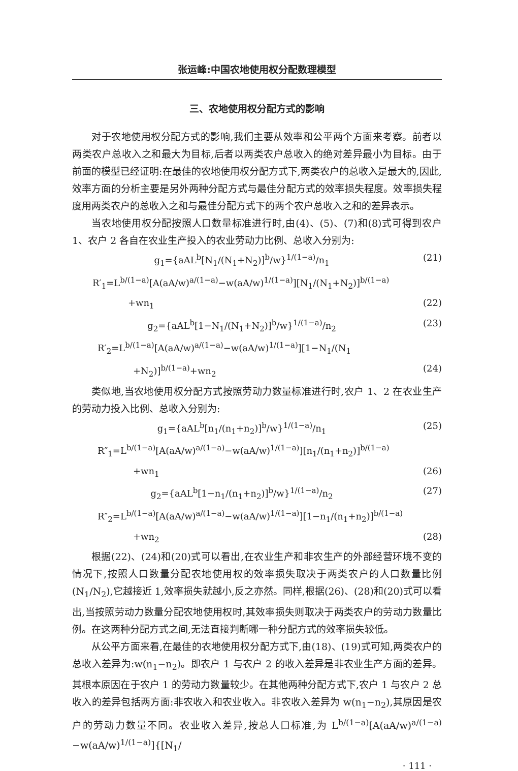张运峰:中国农地使用权分配数理模型
三、农地使用权分配方式的影响
对于农地使用权分配方式的影响,我们主要从效率和公平两个方面来考察。前者以两类农户总收入之和最大为目标,后者以两类农户总收入的绝对差异最小为目标。由于前面的模型已经证明:在最佳的农地使用权分配方式下,两类农户的总收入是最大的,因此,效率方面的分析主要是另外两种分配方式与最佳分配方式的效率损失程度。效率损失程度用两类农户的总收入之和与最佳分配方式下的两个农户总收入之和的差异表示。
当农地使用权分配按照人口数量标准进行时,由(4)、(5)、(7)和(8)式可得到农户 1、农户 2 各自在农业生产投入的农业劳动力比例、总收入分别为:
g<sub>1</sub>={aAL<sup>b</sup>[N<sub>1</sub>/(N<sub>1</sub>+N<sub>2</sub>)]<sup>b</sup>/w}<sup>1/(1−a)</sup>/n<sub>1</sub>
(21)
R′<sub>1</sub>=L<sup>b/(1−a)</sup>[A(aA/w)<sup>a/(1−a)</sup>−w(aA/w)<sup>1/(1−a)</sup>][N<sub>1</sub>/(N<sub>1</sub>+N<sub>2</sub>)]<sup>b/(1−a)</sup>
+wn<sub>1</sub> (22)
g<sub>2</sub>={aAL<sup>b</sup>[1−N<sub>1</sub>/(N<sub>1</sub>+N<sub>2</sub>)]<sup>b</sup>/w}<sup>1/(1−a)</sup>/n<sub>2</sub>
(23)
R′<sub>2</sub>=L<sup>b/(1−a)</sup>[A(aA/w)<sup>a/(1−a)</sup>−w(aA/w)<sup>1/(1−a)</sup>][1−N<sub>1</sub>/(N<sub>1</sub>
+N<sub>2</sub>)]<sup>b/(1−a)</sup>+wn<sub>2</sub> (24)
类似地,当农地使用权分配方式按照劳动力数量标准进行时,农户 1、2 在农业生产的劳动力投入比例、总收入分别为:
g<sub>1</sub>={aAL<sup>b</sup>[n<sub>1</sub>/(n<sub>1</sub>+n<sub>2</sub>)]<sup>b</sup>/w}<sup>1/(1−a)</sup>/n<sub>1</sub>
(25)
R″<sub>1</sub>=L<sup>b/(1−a)</sup>[A(aA/w)<sup>a/(1−a)</sup>−w(aA/w)<sup>1/(1−a)</sup>][n<sub>1</sub>/(n<sub>1</sub>+n<sub>2</sub>)]<sup>b/(1−a)</sup>
+wn<sub>1</sub> (26)
g<sub>2</sub>={aAL<sup>b</sup>[1−n<sub>1</sub>/(n<sub>1</sub>+n<sub>2</sub>)]<sup>b</sup>/w}<sup>1/(1−a)</sup>/n<sub>2</sub>
(27)
R″<sub>2</sub>=L<sup>b/(1−a)</sup>[A(aA/w)<sup>a/(1−a)</sup>−w(aA/w)<sup>1/(1−a)</sup>][1−n<sub>1</sub>/(n<sub>1</sub>+n<sub>2</sub>)]<sup>b/(1−a)</sup>
+wn<sub>2</sub> (28)
根据(22)、(24)和(20)式可以看出,在农业生产和非农生产的外部经营环境不变的情况下,按照人口数量分配农地使用权的效率损失取决于两类农户的人口数量比例(N<sub>1</sub>/N<sub>2</sub>),它越接近 1,效率损失就越小,反之亦然。同样,根据(26)、(28)和(20)式可以看出,当按照劳动力数量分配农地使用权时,其效率损失则取决于两类农户的劳动力数量比例。在这两种分配方式之间,无法直接判断哪一种分配方式的效率损失较低。
从公平方面来看,在最佳的农地使用权分配方式下,由(18)、(19)式可知,两类农户的总收入差异为:w(n<sub>1</sub>−n<sub>2</sub>)。即农户 1 与农户 2 的收入差异是非农业生产方面的差异。其根本原因在于农户 1 的劳动力数量较少。在其他两种分配方式下,农户 1 与农户 2 总收入的差异包括两方面:非农收入和农业收入。非农收入差异为 w(n<sub>1</sub>−n<sub>2</sub>),其原因是农户的劳动力数量不同。农业收入差异,按总人口标准,为 L<sup>b/(1−a)</sup>[A(aA/w)<sup>a/(1−a)</sup>−w(aA/w)<sup>1/(1−a)</sup>]{[N<sub>1</sub>/
· 111 ·